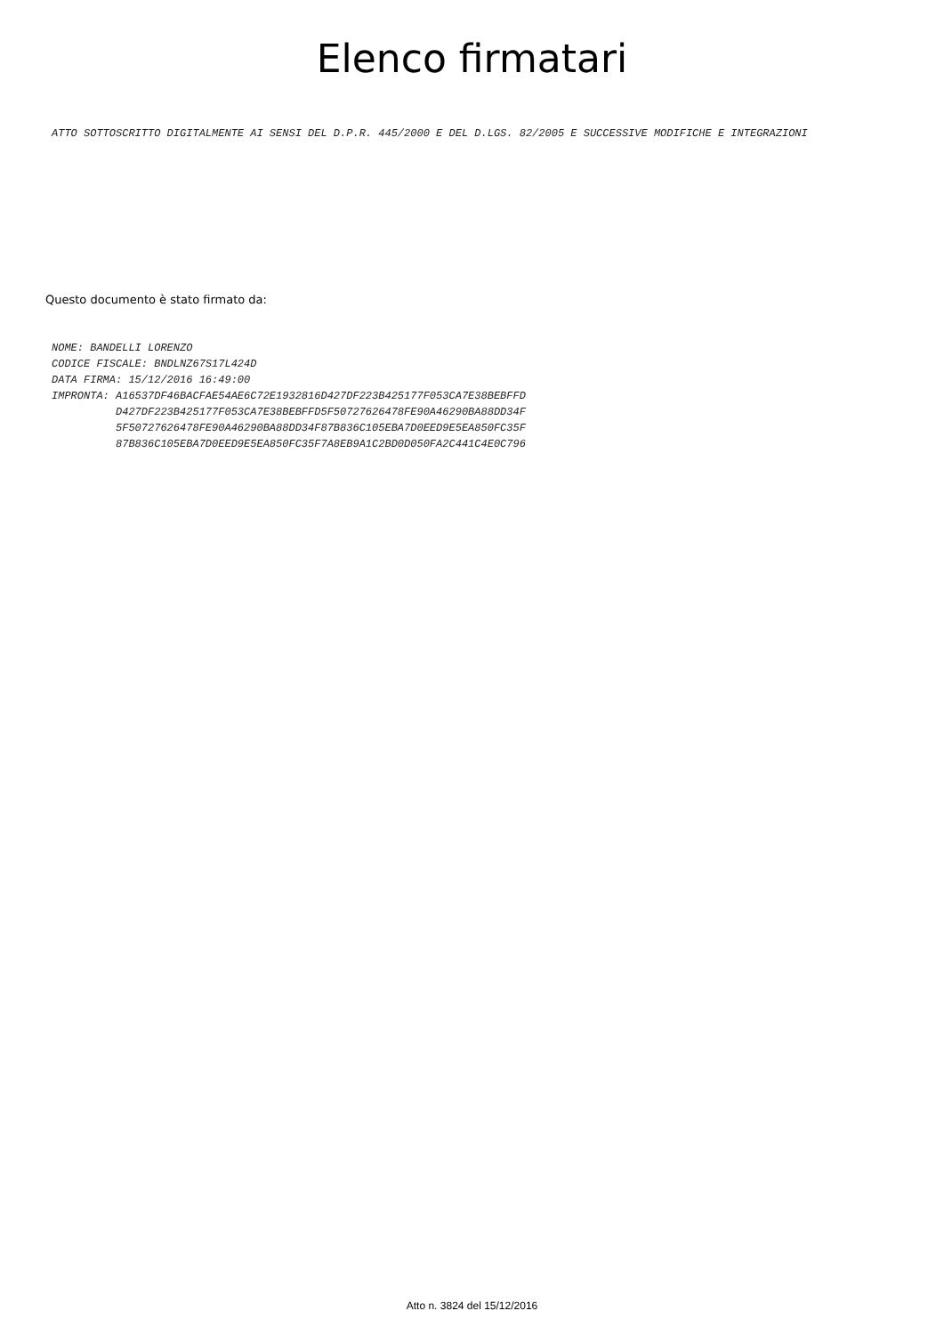Elenco firmatari
ATTO SOTTOSCRITTO DIGITALMENTE AI SENSI DEL D.P.R. 445/2000 E DEL D.LGS. 82/2005 E SUCCESSIVE MODIFICHE E INTEGRAZIONI
Questo documento è stato firmato da:
NOME: BANDELLI LORENZO
CODICE FISCALE: BNDLNZ67S17L424D
DATA FIRMA: 15/12/2016 16:49:00
IMPRONTA: A16537DF46BACFAE54AE6C72E1932816D427DF223B425177F053CA7E38BEBFFD
          D427DF223B425177F053CA7E38BEBFFD5F50727626478FE90A46290BA88DD34F
          5F50727626478FE90A46290BA88DD34F87B836C105EBA7D0EED9E5EA850FC35F
          87B836C105EBA7D0EED9E5EA850FC35F7A8EB9A1C2BD0D050FA2C441C4E0C796
Atto n. 3824 del 15/12/2016